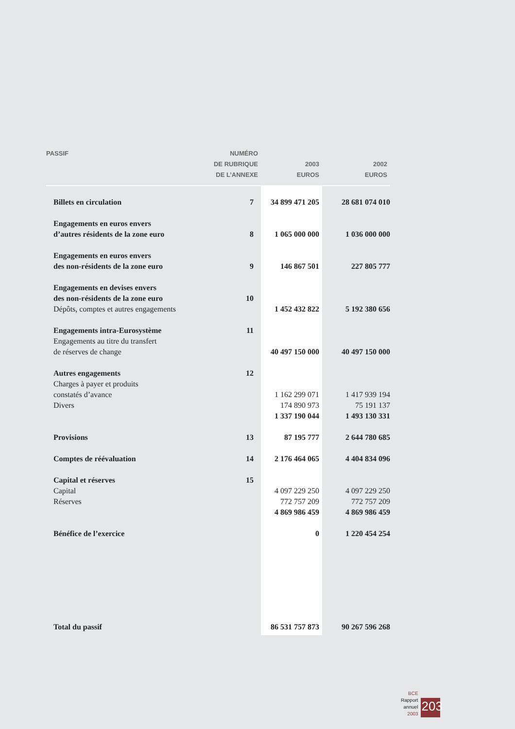| PASSIF | NUMÉRO DE RUBRIQUE DE L’ANNEXE | 2003 EUROS | 2002 EUROS |
| --- | --- | --- | --- |
| Billets en circulation | 7 | 34 899 471 205 | 28 681 074 010 |
| Engagements en euros envers d’autres résidents de la zone euro | 8 | 1 065 000 000 | 1 036 000 000 |
| Engagements en euros envers des non-résidents de la zone euro | 9 | 146 867 501 | 227 805 777 |
| Engagements en devises envers des non-résidents de la zone euro | 10 | | |
| Dépôts, comptes et autres engagements | | 1 452 432 822 | 5 192 380 656 |
| Engagements intra-Eurosystème | 11 | | |
| Engagements au titre du transfert de réserves de change | | 40 497 150 000 | 40 497 150 000 |
| Autres engagements | 12 | | |
| Charges à payer et produits constatés d’avance | | 1 162 299 071 | 1 417 939 194 |
| Divers | | 174 890 973 | 75 191 137 |
| | | 1 337 190 044 | 1 493 130 331 |
| Provisions | 13 | 87 195 777 | 2 644 780 685 |
| Comptes de réévaluation | 14 | 2 176 464 065 | 4 404 834 096 |
| Capital et réserves | 15 | | |
| Capital | | 4 097 229 250 | 4 097 229 250 |
| Réserves | | 772 757 209 | 772 757 209 |
| | | 4 869 986 459 | 4 869 986 459 |
| Bénéfice de l’exercice | | 0 | 1 220 454 254 |
| Total du passif | | 86 531 757 873 | 90 267 596 268 |
BCE
Rapport annuel
2003
203